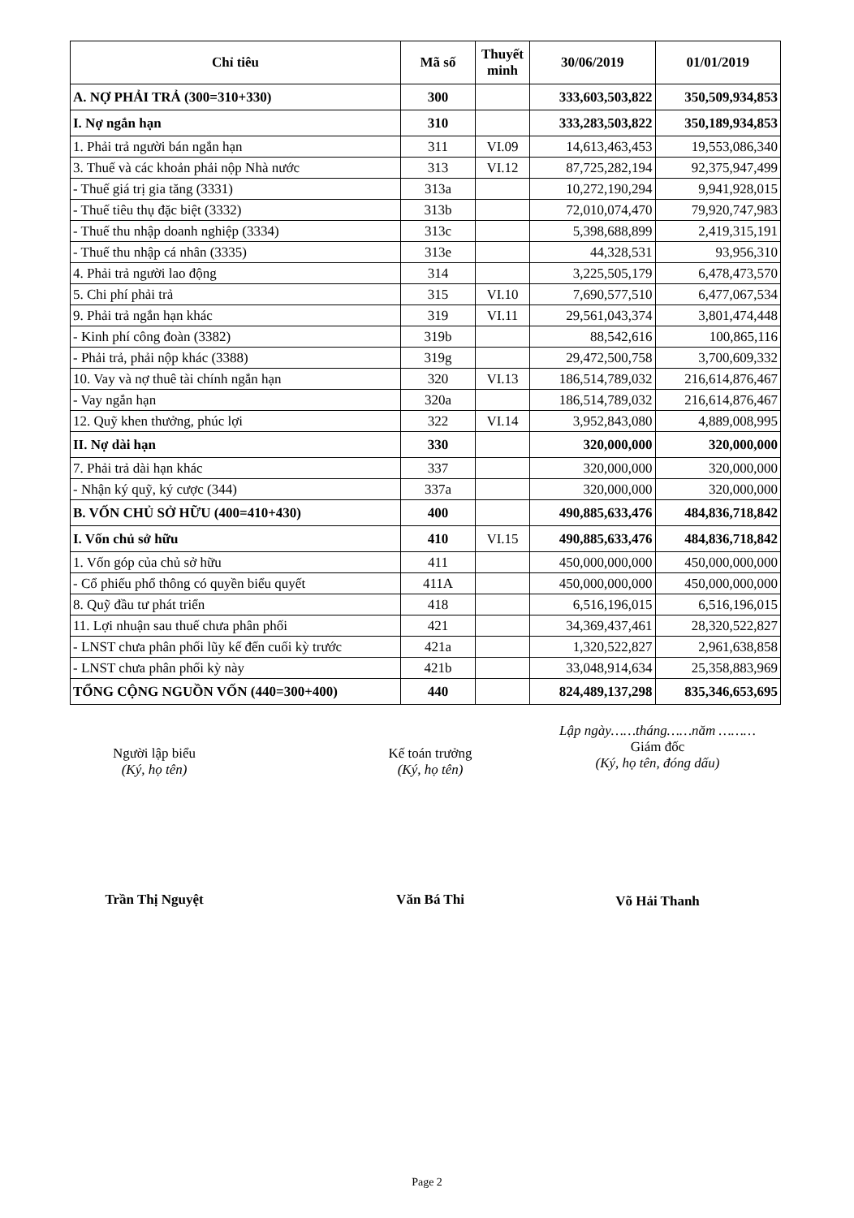| Chỉ tiêu | Mã số | Thuyết minh | 30/06/2019 | 01/01/2019 |
| --- | --- | --- | --- | --- |
| A. NỢ PHẢI TRẢ (300=310+330) | 300 | | 333,603,503,822 | 350,509,934,853 |
| I. Nợ ngắn hạn | 310 | | 333,283,503,822 | 350,189,934,853 |
| 1. Phải trả người bán ngắn hạn | 311 | VI.09 | 14,613,463,453 | 19,553,086,340 |
| 3. Thuế và các khoản phải nộp Nhà nước | 313 | VI.12 | 87,725,282,194 | 92,375,947,499 |
| - Thuế giá trị gia tăng (3331) | 313a | | 10,272,190,294 | 9,941,928,015 |
| - Thuế tiêu thụ đặc biệt (3332) | 313b | | 72,010,074,470 | 79,920,747,983 |
| - Thuế thu nhập doanh nghiệp (3334) | 313c | | 5,398,688,899 | 2,419,315,191 |
| - Thuế thu nhập cá nhân (3335) | 313e | | 44,328,531 | 93,956,310 |
| 4. Phải trả người lao động | 314 | | 3,225,505,179 | 6,478,473,570 |
| 5. Chi phí phải trả | 315 | VI.10 | 7,690,577,510 | 6,477,067,534 |
| 9. Phải trả ngắn hạn khác | 319 | VI.11 | 29,561,043,374 | 3,801,474,448 |
| - Kinh phí công đoàn (3382) | 319b | | 88,542,616 | 100,865,116 |
| - Phải trả, phải nộp khác (3388) | 319g | | 29,472,500,758 | 3,700,609,332 |
| 10. Vay và nợ thuê tài chính ngắn hạn | 320 | VI.13 | 186,514,789,032 | 216,614,876,467 |
| - Vay ngắn hạn | 320a | | 186,514,789,032 | 216,614,876,467 |
| 12. Quỹ khen thưởng, phúc lợi | 322 | VI.14 | 3,952,843,080 | 4,889,008,995 |
| II. Nợ dài hạn | 330 | | 320,000,000 | 320,000,000 |
| 7. Phải trả dài hạn khác | 337 | | 320,000,000 | 320,000,000 |
| - Nhận ký quỹ, ký cược (344) | 337a | | 320,000,000 | 320,000,000 |
| B. VỐN CHỦ SỞ HỮU (400=410+430) | 400 | | 490,885,633,476 | 484,836,718,842 |
| I. Vốn chủ sở hữu | 410 | VI.15 | 490,885,633,476 | 484,836,718,842 |
| 1. Vốn góp của chủ sở hữu | 411 | | 450,000,000,000 | 450,000,000,000 |
| - Cổ phiếu phổ thông có quyền biểu quyết | 411A | | 450,000,000,000 | 450,000,000,000 |
| 8. Quỹ đầu tư phát triển | 418 | | 6,516,196,015 | 6,516,196,015 |
| 11. Lợi nhuận sau thuế chưa phân phối | 421 | | 34,369,437,461 | 28,320,522,827 |
| - LNST chưa phân phối lũy kế đến cuối kỳ trước | 421a | | 1,320,522,827 | 2,961,638,858 |
| - LNST chưa phân phối kỳ này | 421b | | 33,048,914,634 | 25,358,883,969 |
| TỔNG CỘNG NGUỒN VỐN (440=300+400) | 440 | | 824,489,137,298 | 835,346,653,695 |
Người lập biểu
(Ký, họ tên)
Trần Thị Nguyệt
Kế toán trưởng
(Ký, họ tên)
Văn Bá Thi
Lập ngày……tháng……năm ………
Giám đốc
(Ký, họ tên, đóng dấu)
Võ Hải Thanh
Page 2